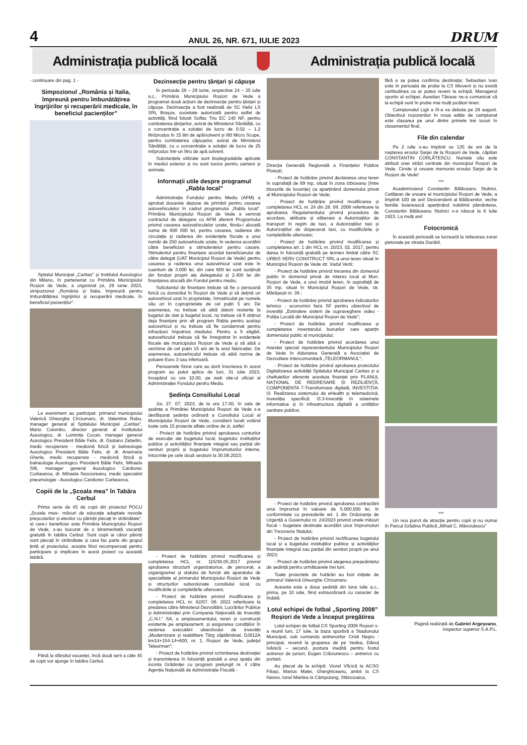4 ANUL 26, NR. 671, IULIE 2023 DRUM
Administrația publică locală Administrația publică locală
- continuare din pag. 1 -
Simpozionul „România și Italia, împreună pentru îmbunătățirea îngrijirilor și recuperării medicale, în beneficiul pacienților”
Spitalul Municipal „Caritas” și Institutul Auxologico din Milano, în parteneriat cu Primăria Municipiului Roșiori de Vede, a organizat joi, 29 iunie 2023, simpozionul „România și Italia, împreună pentru îmbunătățirea îngrijirilor și recuperării medicale, în beneficiul pacienților”.
La eveniment au participat: primarul municipiului Valerică Gheorghe Cîrciumaru, dr. Valentina Robu, manager general al Spitalului Municipal „Caritas”, Mario Colombo, director general al Institutului Auxologico, dr. Luminița Cocan, manager general Auxologico President Băile Felix, dr. Giuliano Zebellin, medic recuperare - medicină fizică și balneologie Auxologico President Băile Felix, dr. dr. Anamaria Gherle, medic recuperare - medicină fizică și balneologie Auxologico President Băile Felix, Mihaela Silli, manager general Auxologico Cardiorec Corbeanca, dr. Mihaela Sescioreanu, medic specialist pneumologie - Auxologico Cardiorec Corbeanca.
Copiii de la „Școala mea” în Tabăra Cerbul
Prima serie de 45 de copii din proiectul POCU „Școala mea– măsuri de educație adaptate nevoile preșcolarilor și elevilor cu părinții plecați în străinătate”, al care-i beneficiar este Primăria Municipiului Roșiori de Vede, s-au bucurat de o binemeritată vacanță gratuită în tabăra Cerbul. Sunt copii ai căror părinți sunt plecați în străinătate și care fac parte din grupul țintă al proiectului, aceștia fiind recompensați pentru participare și implicare în acest proiect cu această tabără.
Până la sfârșitul vacanței, încă două serii a câte 45 de copii vor ajunge în tabăra Cerbul.
Dezinsecție pentru țânțari și căpușe
În perioada 28 – 29 iunie, respective 24 – 25 iulie a.c., Primăria Municipiului Roșiori de Vede a programat două acțiuni de dezinsecție pentru țânțari și căpușe. Dezinsecția a fost realizată de SC Helix LS SRL Brașov, societate autorizată pentru astfel de activități, fiind folosit Solfac Trio EC 140 NF, pentru combaterea țânțarilor, avizat de Ministerul Sănătății, cu o concentrație a soluției de lucru de 0.02 – 1.2 litri/produs în 15 litri de apă/solvent și i90 Micro Scope, pentru combaterea căpușelor, avizat de Ministerul Sănătății, cu o concentrație a soluției de lucru de 25 ml/produs într-un litru de apă.solvent.
Substanțele utilizate sunt biodegradabile aplicate în mediul exterior și nu sunt toxice pentru oameni și animale.
Informații utile despre programul „Rabla local”
Administrația Fondului pentru Mediu (AFM) a aprobat dosarele depuse de primării pentru casarea autovehiculelor în cadrul programului „Rabla local”. Primăria Municipiului Roșiori de Vede a semnat contractul de delegare cu AFM aferent Programului privind casarea autovehiculelor uzate, fiindu-i alocată suma de 600 000 lei, pentru casarea, radierea din circulație și radierea din evidențele fiscale a unui număr de 250 autovehicule uzate, în vederea acordării către beneficiari a stimulentelor pentru casare. Stimulentul pentru finanțare acordat beneficiarului de către delegat (UAT Municipiul Roșiori de Vede) pentru casarea și radierea unui autovehicul uzat este în cuantum de 3.000 lei, din care 600 lei sunt susținuți din fonduri proprii ale delegatului și 2.400 lei din finanțarea alocată din Fondul pentru mediu.
Solicitantul de finanțare trebuie să fie o persoană fizică cu domiciliul în Roșiori de Vede și să dețină un autovehicul uzat în proprietate, înmatriculat pe numele său ori în coproprietate de cel puțin 5 ani. De asemenea, nu trebuie să aibă datorii restante la bugetul de stat și bugetul local, nu trebuie să fi obținut deja finanțare prin alt program Rabla pentru același autovehicul și nu trebuie să fie condamnat pentru infracțiuni împotriva mediului. Pentru a fi eligibil, autovehiculul trebuie să fie înregistrat în evidențele fiscale ale municipiului Roșiori de Vede și să aibă o vechime de cel puțin 15 ani de la anul fabricației. De asemenea, autovehiculul trebuie să aibă norma de poluare Euro 3 sau inferioară.
Persoanele fizice care au dorit înscrierea în acest program au putut aplica de luni, 31 iulie 2023, începând cu ora 10.00, pe web site-ul oficial al Administrației Fondului pentru Mediu.
Ședința Consiliului Local
Joi, 27. 07. 2023, de la ora 17.00, în sala de ședințe a Primăriei Municipiului Roșiori de Vede s-a desfășurat ședința ordinară a Consiliului Local al Municipiului Roșiori de Vede, consilierii locali votând toate cele 15 proiecte aflate ordine de zi, astfel:
- Proiect de hotărâre privind aprobarea conturilor de execuție ale bugetului local, bugetului instituțiilor publice și activităților finanțate integral sau parțial din venituri proprii și bugetului împrumuturilor interne, întocmite pe cele două secțiuni la 30.06.2023;
- Proiect de hotărâre privind modificarea și completarea HCL nr. 115/30.05.2017 privind aprobarea structurii organizatorice, de personal, a organigramei și statului de funcții ale aparatului de specialitate al primarului Municipiului Roșiori de Vede și structurilor subordonate consiliului local, cu modificările și completările ulterioare;
- Proiect de hotărâre privind modificarea și completarea HCL nr. 82/07. 06. 2022 referitoare la predarea către Ministerul Dezvoltării, Lucrărilor Publice și Administrației prin Compania Națională de Investiții „C.N.I.” SA, a amplasamentului, teren și construcții existente pe amplasament, și asigurarea condițiilor în vederea executării obiectivului de investiții „Modernizare și reabilitare Târg săptămânal, DJ612A km14+154-14+600, nr. 1, Roșiori de Vede, județul Teleorman”;
- Proiect de hotărâre privind schimbarea destinației și transmiterea în folosință gratuită a unui spațiu din incinta Grădiniței cu program prelungit nr. 4 către Agenția Națională de Administrație Fiscală -
Direcția Generală Regională a Finanțelor Publice Ploiești;
- Proiect de hotărâre privind declararea unui teren în suprafață de 89 mp, situat în zona Izbiceanu (între blocurile de locuințe) ca aparținând domeniului privat al Municipiului Roșiori de Vede;
- Proiect de hotărâre privind modificarea și completarea HCL nr. 24 din 28. 08. 2008 referitoare la aprobarea Regulamentului privind procedura de acordare, atribuire și eliberare a Autorizațiilor de transport în regim de taxi, a Autorizațiilor taxi și Autorizațiilor de dispecerat taxi, cu modificările și completările ulterioare;
- Proiect de hotărâre privind modificarea și completarea art. 1 din HCL nr. 20/23. 02. 2017, pentru darea în folosință gratuită pe termen limitat către SC URBIS SERV CONSTRUCT SRL a unui teren situat în Municipiul Roșiori de Vede str. Vadul Vezii;
- Proiect de hotărâre privind trecerea din domeniul public în domeniul privat de interes local al Mun. Roșiori de Vede, a unui imobil teren, în suprafață de 35 mp, situat în Municipiul Roșiori de Vede, str. Mărășești nr. 39 ;
- Proiect de hotărâre privind aprobarea indicatorilor tehnico - economici faza SF pentru obiectivul de investiții „Extindere sistem de supraveghere video - Poliția Locală din Municipiul Roșiori de Vede”;
- Proiect de hotărâre privind modificarea și completarea inventarului bunurilor care aparțin domeniului public al municipiului;
- Proiect de hotărâre privind acordarea unui mandat special reprezentantului Municipiului Roșiori de Vede în Adunarea Generală a Asociației de Dezvoltare Intercomunitară „TELEORMANUL”;
- Proiect de hotărâre privind aprobarea proiectului Digitalizarea activității Spitalului Municipal Caritas și a cheltuielilor aferente acestuia finanțat prin PLANUL NAȚIONAL DE REDRESARE ȘI REZILIENȚĂ, COMPONENTA 7-Transformare digitală, INVESTIȚIA: I3. Realizarea sistemului de eHealth și telemedicină, Investiția specifică: I3.3-Investiții în sistemele informatice și în infrastructura digitală a unităților sanitare publice;
- Proiect de hotărâre privind aprobarea contractării unui împrumut în valoare de 5.000.000 lei, în conformitate cu prevederile art. 1 din Ordonanța de Urgență a Guvernului nr. 24/2023 privind unele măsuri fiscal – bugetare destinate acordării unor împrumuturi din Trezoreria Statului;
- Proiect de hotărâre privind rectificarea bugetului local și a bugetului instituțiilor publice și activităților finanțate integral sau parțial din venituri proprii pe anul 2023;
- Proiect de hotărâre privind alegerea președintelui de ședință pentru următoarele trei luni.
Toate proiectele de hotărâri au fost inițiate de primarul Valerică Gheorghe Cîrciumaru.
Aceasta este a doua ședință din luna iulie a.c., prima, pe 10 iulie, fiind extraordinară cu caracter de îndată.
Lotul echipei de fotbal „Sporting 2008” Roșiori de Vede a început pregătirea
Lotul echipei de fotbal CS Sporting 2008 Roșiori s-a reunit luni, 17 iulie, la baza sportivă a Stadionului Municipal, sub comanda antrenorilor Cristi Negru - principal, revenit la gruparea de pe Vedea, Dănuț Ivănică – secund, postura inedită pentru fostul antrenor de juniori, Eugen Crăciunescu – antrenor cu portarii.
Au plecat de la echipă: Viorel Vîlcică la ACSO Filiași, Marius Matei, Gherghiceanu, ambii la CS Nanov, Ionel Mierlea la Câmpulung, Stăncioaica,
fără a se putea confirma destinația; Sebastian Ivan este în perioada de probe la CS Mioveni și nu există certitudinea ca ar putea reveni la echipă. Managerul sportiv al echipei, Aurelian Tănase ne-a comunicat că la echipă sunt în probe mai mulți jucători tineri.
Campionatul Ligii a III-a va debuta pe 26 august. Obiectivul roșiorenilor în noua ediție de campionat este clasarea pe unul dintre primele trei locuri în clasamentul final.
File din calendar
Pe 2 iulie s-au împlinit se 135 de ani de la nașterea eroului Șarjei de la Roșiorii de Vede, căpitan CONSTANTIN CORLĂTESCU. Numele său este atribuit unei străzi centrale din municipiul Roșiori de Vede. Cinste și onoare memoriei eroului Șarjei de la Roșiori de Vede!
***
Academicianul Constantin Bălăceanu Stolnici, Cetățean de onoare al municipiului Roșiori de Vede, a împlinit 100 de ani! Descendent al Bălăcenilor, veche familie boierească aparținând nobilimii pământene, Constantin Bălăceanu Stolnici s-a născut la 6 Iulie 1923. La mulți ani!
Fotocronică
În această perioadă se lucrează la refacerea zonei pietonale pe strada Dunării.
***
Un nou punct de atracție pentru copii și nu numai în Parcul Grădina Publică „Mihail C. Mănciulescu”
Pagină realizată de Gabriel Argeșeanu,
inspector superior S.A.P.L.